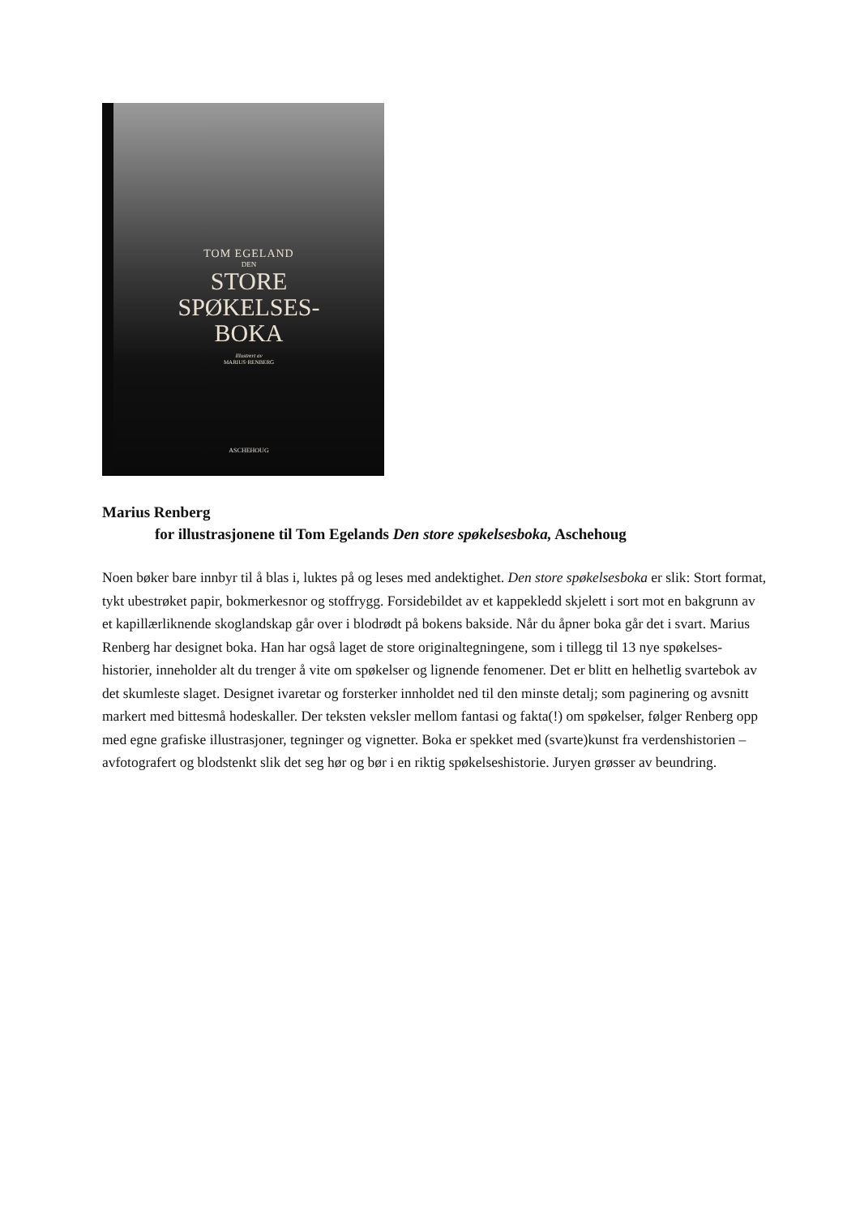TOM EGELAND
DEN
STORE
SPØKELSES-
BOKA
Illustrert av
MARIUS·RENBERG
ASCHEHOUG
Marius Renberg
for illustrasjonene til Tom Egelands Den store spøkelsesboka, Aschehoug
Noen bøker bare innbyr til å blas i, luktes på og leses med andektighet. Den store spøkelsesboka er slik: Stort format, tykt ubestrøket papir, bokmerkesnor og stoffrygg. Forsidebildet av et kappekledd skjelett i sort mot en bakgrunn av et kapillærliknende skoglandskap går over i blodrødt på bokens bakside. Når du åpner boka går det i svart. Marius Renberg har designet boka. Han har også laget de store originaltegningene, som i tillegg til 13 nye spøkelses-historier, inneholder alt du trenger å vite om spøkelser og lignende fenomener. Det er blitt en helhetlig svartebok av det skumleste slaget. Designet ivaretar og forsterker innholdet ned til den minste detalj; som paginering og avsnitt markert med bittesmå hodeskaller. Der teksten veksler mellom fantasi og fakta(!) om spøkelser, følger Renberg opp med egne grafiske illustrasjoner, tegninger og vignetter. Boka er spekket med (svarte)kunst fra verdenshistorien – avfotografert og blodstenkt slik det seg hør og bør i en riktig spøkelseshistorie. Juryen grøsser av beundring.